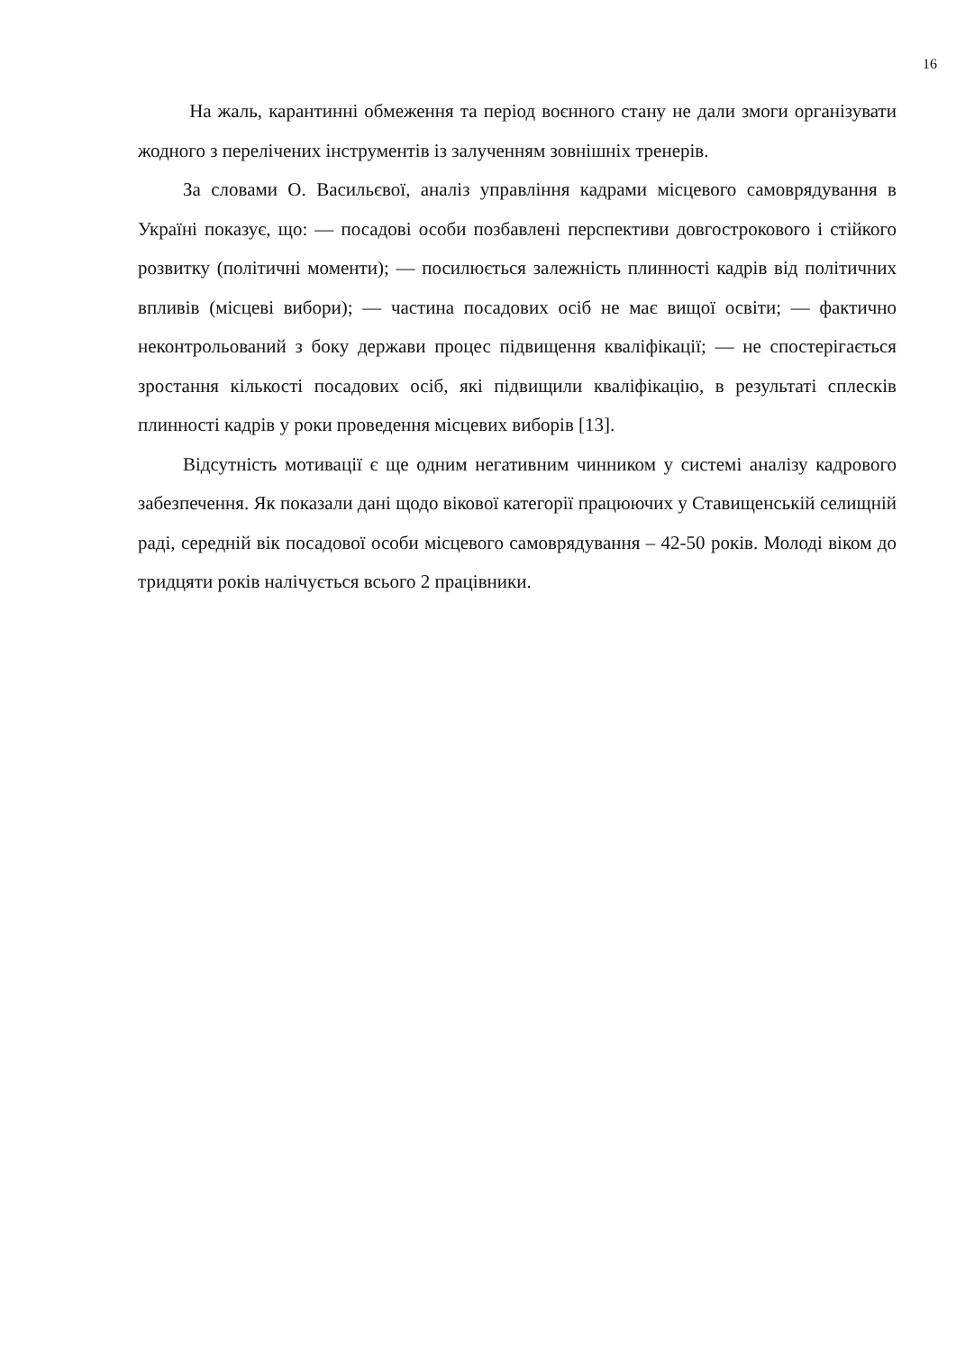16
На жаль, карантинні обмеження та період воєнного стану не дали змоги організувати жодного з перелічених інструментів із залученням зовнішніх тренерів.
За словами О. Васильєвої, аналіз управління кадрами місцевого самоврядування в Україні показує, що: — посадові особи позбавлені перспективи довгострокового і стійкого розвитку (політичні моменти); — посилюється залежність плинності кадрів від політичних впливів (місцеві вибори); — частина посадових осіб не має вищої освіти; — фактично неконтрольований з боку держави процес підвищення кваліфікації; — не спостерігається зростання кількості посадових осіб, які підвищили кваліфікацію, в результаті сплесків плинності кадрів у роки проведення місцевих виборів [13].
Відсутність мотивації є ще одним негативним чинником у системі аналізу кадрового забезпечення. Як показали дані щодо вікової категорії працюючих у Ставищенській селищній раді, середній вік посадової особи місцевого самоврядування – 42-50 років. Молоді віком до тридцяти років налічується всього 2 працівники.